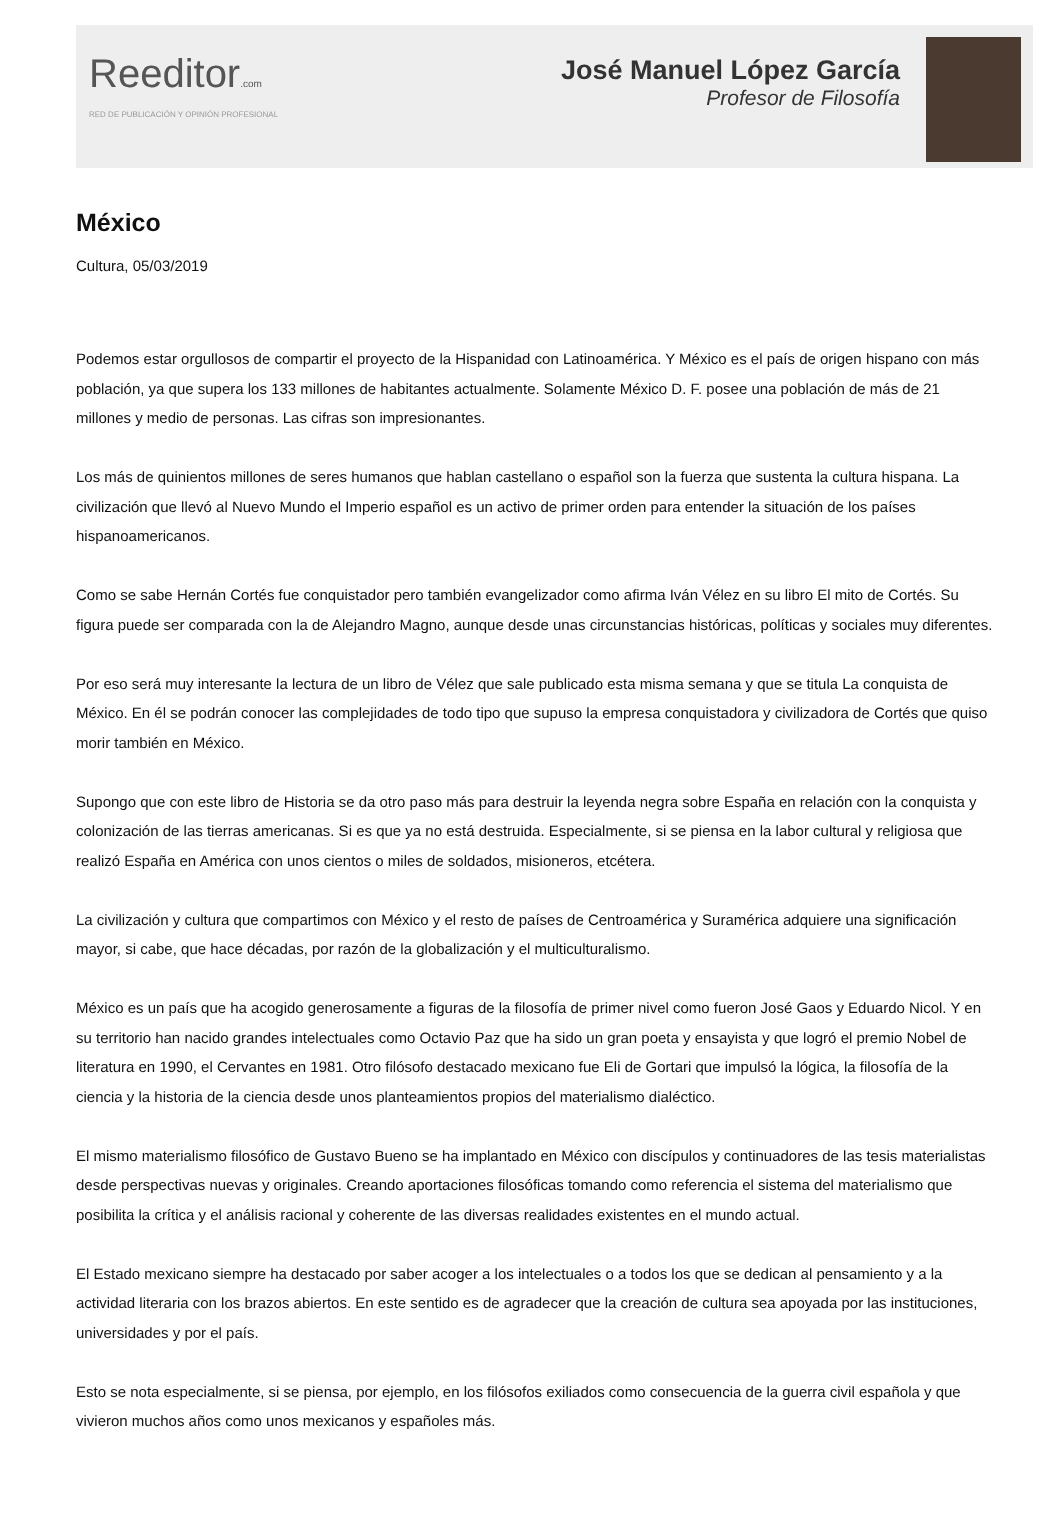Reeditor.com
RED DE PUBLICACIÓN Y OPINIÓN PROFESIONAL
José Manuel López García
Profesor de Filosofía
México
Cultura, 05/03/2019
Podemos estar orgullosos de compartir el proyecto de la Hispanidad con Latinoamérica. Y México es el país de origen hispano con más población, ya que supera los 133 millones de habitantes actualmente. Solamente México D. F. posee una población de más de 21 millones y medio de personas. Las cifras son impresionantes.
Los más de quinientos millones de seres humanos que hablan castellano o español son la fuerza que sustenta la cultura hispana. La civilización que llevó al Nuevo Mundo el Imperio español es un activo de primer orden para entender la situación de los países hispanoamericanos.
Como se sabe Hernán Cortés fue conquistador pero también evangelizador como afirma Iván Vélez en su libro El mito de Cortés. Su figura puede ser comparada con la de Alejandro Magno, aunque desde unas circunstancias históricas, políticas y sociales muy diferentes.
Por eso será muy interesante la lectura de un libro de Vélez que sale publicado esta misma semana y que se titula La conquista de México. En él se podrán conocer las complejidades de todo tipo que supuso la empresa conquistadora y civilizadora de Cortés que quiso morir también en México.
Supongo que con este libro de Historia se da otro paso más para destruir la leyenda negra sobre España en relación con la conquista y colonización de las tierras americanas. Si es que ya no está destruida. Especialmente, si se piensa en la labor cultural y religiosa que realizó España en América con unos cientos o miles de soldados, misioneros, etcétera.
La civilización y cultura que compartimos con México y el resto de países de Centroamérica y Suramérica adquiere una significación mayor, si cabe, que hace décadas, por razón de la globalización y el multiculturalismo.
México es un país que ha acogido generosamente a figuras de la filosofía de primer nivel como fueron José Gaos y Eduardo Nicol. Y en su territorio han nacido grandes intelectuales como Octavio Paz que ha sido un gran poeta y ensayista y que logró el premio Nobel de literatura en 1990, el Cervantes en 1981. Otro filósofo destacado mexicano fue Eli de Gortari que impulsó la lógica, la filosofía de la ciencia y la historia de la ciencia desde unos planteamientos propios del materialismo dialéctico.
El mismo materialismo filosófico de Gustavo Bueno se ha implantado en México con discípulos y continuadores de las tesis materialistas desde perspectivas nuevas y originales. Creando aportaciones filosóficas tomando como referencia el sistema del materialismo que posibilita la crítica y el análisis racional y coherente de las diversas realidades existentes en el mundo actual.
El Estado mexicano siempre ha destacado por saber acoger a los intelectuales o a todos los que se dedican al pensamiento y a la actividad literaria con los brazos abiertos. En este sentido es de agradecer que la creación de cultura sea apoyada por las instituciones, universidades y por el país.
Esto se nota especialmente, si se piensa, por ejemplo, en los filósofos exiliados como consecuencia de la guerra civil española y que vivieron muchos años como unos mexicanos y españoles más.